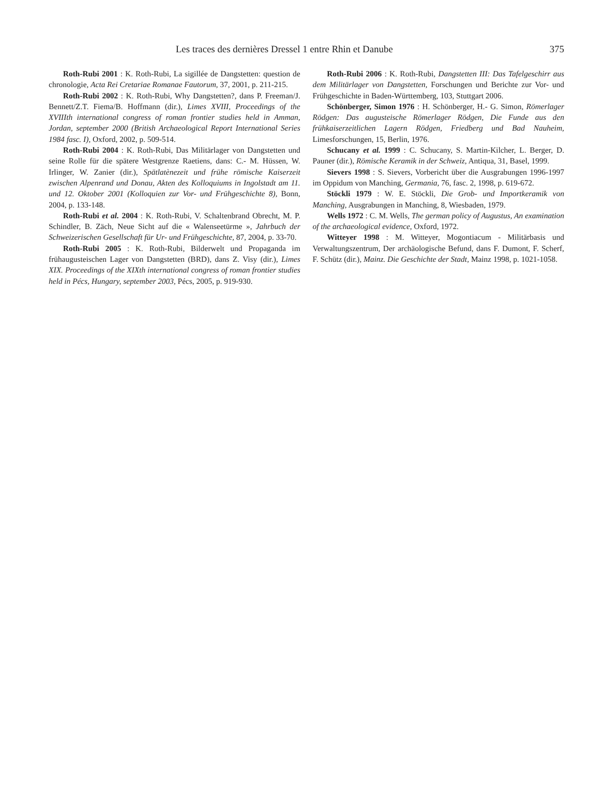Les traces des dernières Dressel 1 entre Rhin et Danube 375
Roth-Rubi 2001 : K. Roth-Rubi, La sigillée de Dangstetten: question de chronologie, Acta Rei Cretariae Romanae Fautorum, 37, 2001, p. 211-215.
Roth-Rubi 2002 : K. Roth-Rubi, Why Dangstetten?, dans P. Freeman/J. Bennett/Z.T. Fiema/B. Hoffmann (dir.), Limes XVIII, Proceedings of the XVIIIth international congress of roman frontier studies held in Amman, Jordan, september 2000 (British Archaeological Report International Series 1984 fasc. I), Oxford, 2002, p. 509-514.
Roth-Rubi 2004 : K. Roth-Rubi, Das Militärlager von Dangstetten und seine Rolle für die spätere Westgrenze Raetiens, dans: C.- M. Hüssen, W. Irlinger, W. Zanier (dir.), Spätlatènezeit und frühe römische Kaiserzeit zwischen Alpenrand und Donau, Akten des Kolloquiums in Ingolstadt am 11. und 12. Oktober 2001 (Kolloquien zur Vor- und Frühgeschichte 8), Bonn, 2004, p. 133-148.
Roth-Rubi et al. 2004 : K. Roth-Rubi, V. Schaltenbrand Obrecht, M. P. Schindler, B. Zäch, Neue Sicht auf die « Walenseetürme », Jahrbuch der Schweizerischen Gesellschaft für Ur- und Frühgeschichte, 87, 2004, p. 33-70.
Roth-Rubi 2005 : K. Roth-Rubi, Bilderwelt und Propaganda im frühaugusteischen Lager von Dangstetten (BRD), dans Z. Visy (dir.), Limes XIX. Proceedings of the XIXth international congress of roman frontier studies held in Pécs, Hungary, september 2003, Pécs, 2005, p. 919-930.
Roth-Rubi 2006 : K. Roth-Rubi, Dangstetten III: Das Tafelgeschirr aus dem Militärlager von Dangstetten, Forschungen und Berichte zur Vor- und Frühgeschichte in Baden-Württemberg, 103, Stuttgart 2006.
Schönberger, Simon 1976 : H. Schönberger, H.- G. Simon, Römerlager Rödgen: Das augusteische Römerlager Rödgen, Die Funde aus den frühkaiserzeitlichen Lagern Rödgen, Friedberg und Bad Nauheim, Limesforschungen, 15, Berlin, 1976.
Schucany et al. 1999 : C. Schucany, S. Martin-Kilcher, L. Berger, D. Pauner (dir.), Römische Keramik in der Schweiz, Antiqua, 31, Basel, 1999.
Sievers 1998 : S. Sievers, Vorbericht über die Ausgrabungen 1996-1997 im Oppidum von Manching, Germania, 76, fasc. 2, 1998, p. 619-672.
Stöckli 1979 : W. E. Stöckli, Die Grob- und Importkeramik von Manching, Ausgrabungen in Manching, 8, Wiesbaden, 1979.
Wells 1972 : C. M. Wells, The german policy of Augustus, An examination of the archaeological evidence, Oxford, 1972.
Witteyer 1998 : M. Witteyer, Mogontiacum - Militärbasis und Verwaltungszentrum, Der archäologische Befund, dans F. Dumont, F. Scherf, F. Schütz (dir.), Mainz. Die Geschichte der Stadt, Mainz 1998, p. 1021-1058.